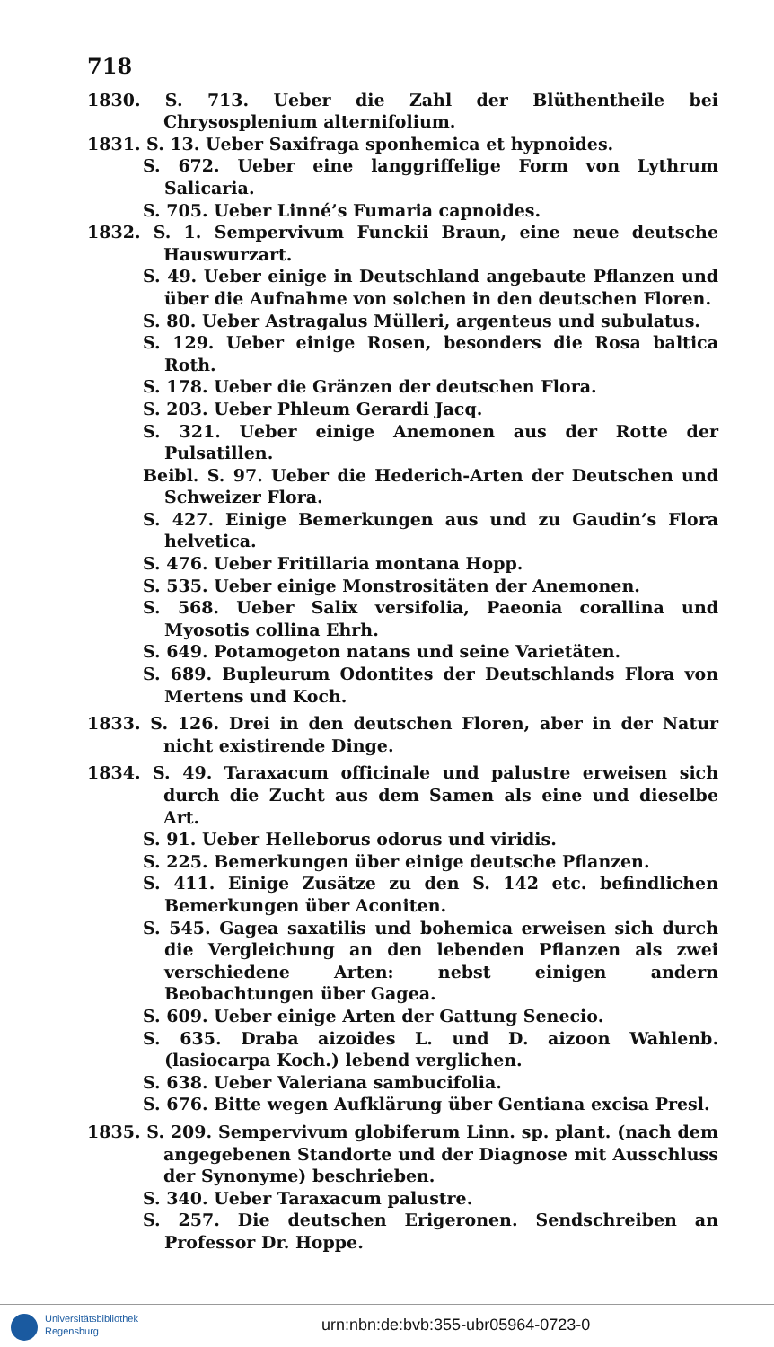718
1830. S. 713. Ueber die Zahl der Blüthentheile bei Chrysosplenium alternifolium.
1831. S. 13. Ueber Saxifraga sponhemica et hypnoides.
S. 672. Ueber eine langgriffelige Form von Lythrum Salicaria.
S. 705. Ueber Linné’s Fumaria capnoides.
1832. S. 1. Sempervivum Funckii Braun, eine neue deutsche Hauswurzart.
S. 49. Ueber einige in Deutschland angebaute Pflanzen und über die Aufnahme von solchen in den deutschen Floren.
S. 80. Ueber Astragalus Mülleri, argenteus und subulatus.
S. 129. Ueber einige Rosen, besonders die Rosa baltica Roth.
S. 178. Ueber die Gränzen der deutschen Flora.
S. 203. Ueber Phleum Gerardi Jacq.
S. 321. Ueber einige Anemonen aus der Rotte der Pulsatillen.
Beibl. S. 97. Ueber die Hederich-Arten der Deutschen und Schweizer Flora.
S. 427. Einige Bemerkungen aus und zu Gaudin’s Flora helvetica.
S. 476. Ueber Fritillaria montana Hopp.
S. 535. Ueber einige Monstrositäten der Anemonen.
S. 568. Ueber Salix versifolia, Paeonia corallina und Myosotis collina Ehrh.
S. 649. Potamogeton natans und seine Varietäten.
S. 689. Bupleurum Odontites der Deutschlands Flora von Mertens und Koch.
1833. S. 126. Drei in den deutschen Floren, aber in der Natur nicht existirende Dinge.
1834. S. 49. Taraxacum officinale und palustre erweisen sich durch die Zucht aus dem Samen als eine und dieselbe Art.
S. 91. Ueber Helleborus odorus und viridis.
S. 225. Bemerkungen über einige deutsche Pflanzen.
S. 411. Einige Zusätze zu den S. 142 etc. befindlichen Bemerkungen über Aconiten.
S. 545. Gagea saxatilis und bohemica erweisen sich durch die Vergleichung an den lebenden Pflanzen als zwei verschiedene Arten: nebst einigen andern Beobachtungen über Gagea.
S. 609. Ueber einige Arten der Gattung Senecio.
S. 635. Draba aizoides L. und D. aizoon Wahlenb. (lasiocarpa Koch.) lebend verglichen.
S. 638. Ueber Valeriana sambucifolia.
S. 676. Bitte wegen Aufklärung über Gentiana excisa Presl.
1835. S. 209. Sempervivum globiferum Linn. sp. plant. (nach dem angegebenen Standorte und der Diagnose mit Ausschluss der Synonyme) beschrieben.
S. 340. Ueber Taraxacum palustre.
S. 257. Die deutschen Erigeronen. Sendschreiben an Professor Dr. Hoppe.
Universitätsbibliothek
Regensburg
urn:nbn:de:bvb:355-ubr05964-0723-0